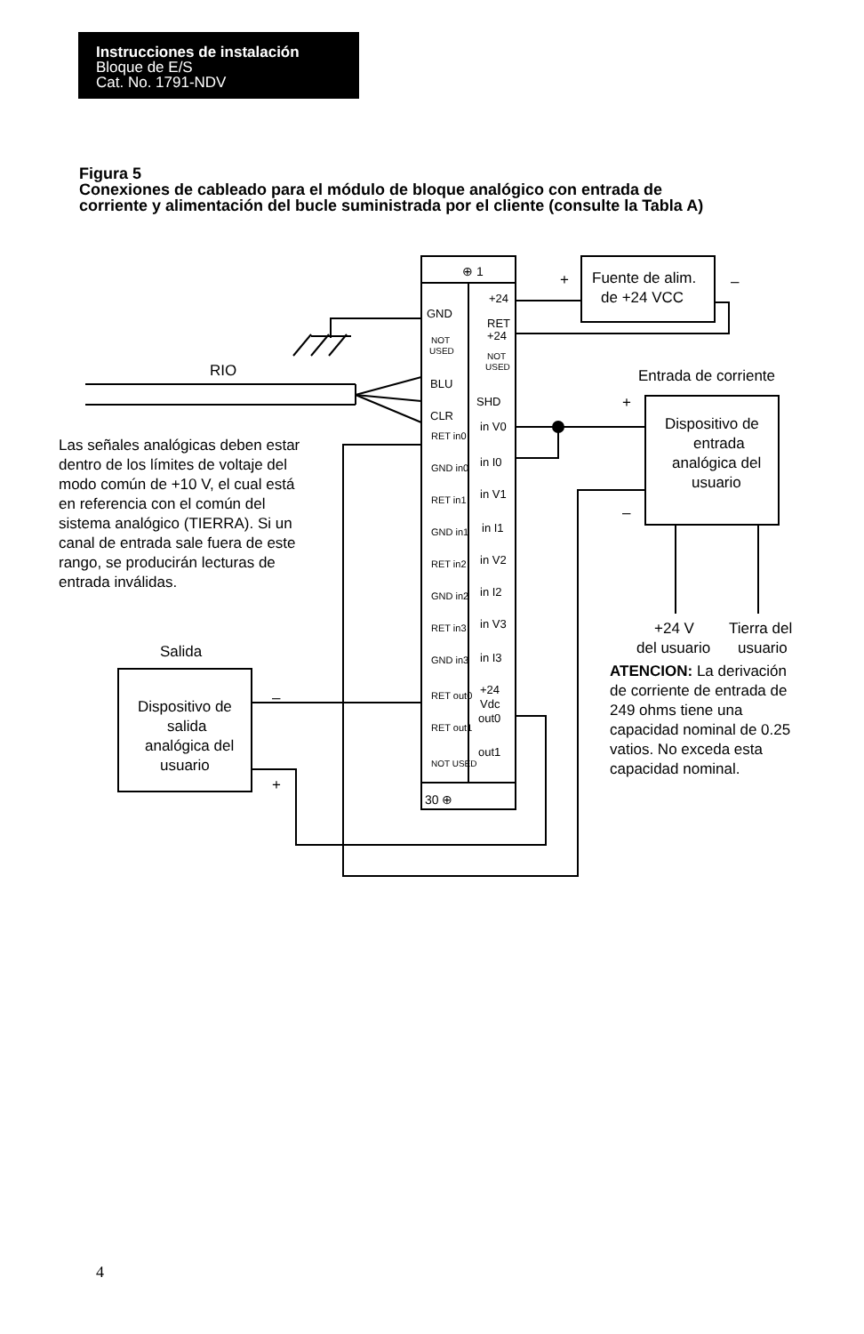Instrucciones de instalación
Bloque de E/S
Cat. No. 1791-NDV
Figura 5
Conexiones de cableado para el módulo de bloque analógico con entrada de corriente y alimentación del bucle suministrada por el cliente (consulte la Tabla A)
⊕ 1
30 ⊕
+24
GND
RET
+24
NOT
USED
NOT
USED
BLU
SHD
CLR
in V0
in I0
in V1
in I1
in V2
in I2
in V3
in I3
+24
Vdc
out0
out1
RET in0
GND in0
RET in1
GND in1
RET in2
GND in2
RET in3
GND in3
RET out0
RET out1
NOT USED
+
–
Fuente de alim.
de +24 VCC
RIO
Entrada de corriente
+
–
Dispositivo de
entrada
analógica del
usuario
+24 V
Tierra del
del usuario
usuario
Salida
Dispositivo de
salida
analógica del
usuario
–
+
Las señales analógicas deben estar
dentro de los límites de voltaje del
modo común de +10 V, el cual está
en referencia con el común del
sistema analógico (TIERRA). Si un
canal de entrada sale fuera de este
rango, se producirán lecturas de
entrada inválidas.
ATENCION: La derivación
de corriente de entrada de
249 ohms tiene una
capacidad nominal de 0.25
vatios. No exceda esta
capacidad nominal.
4